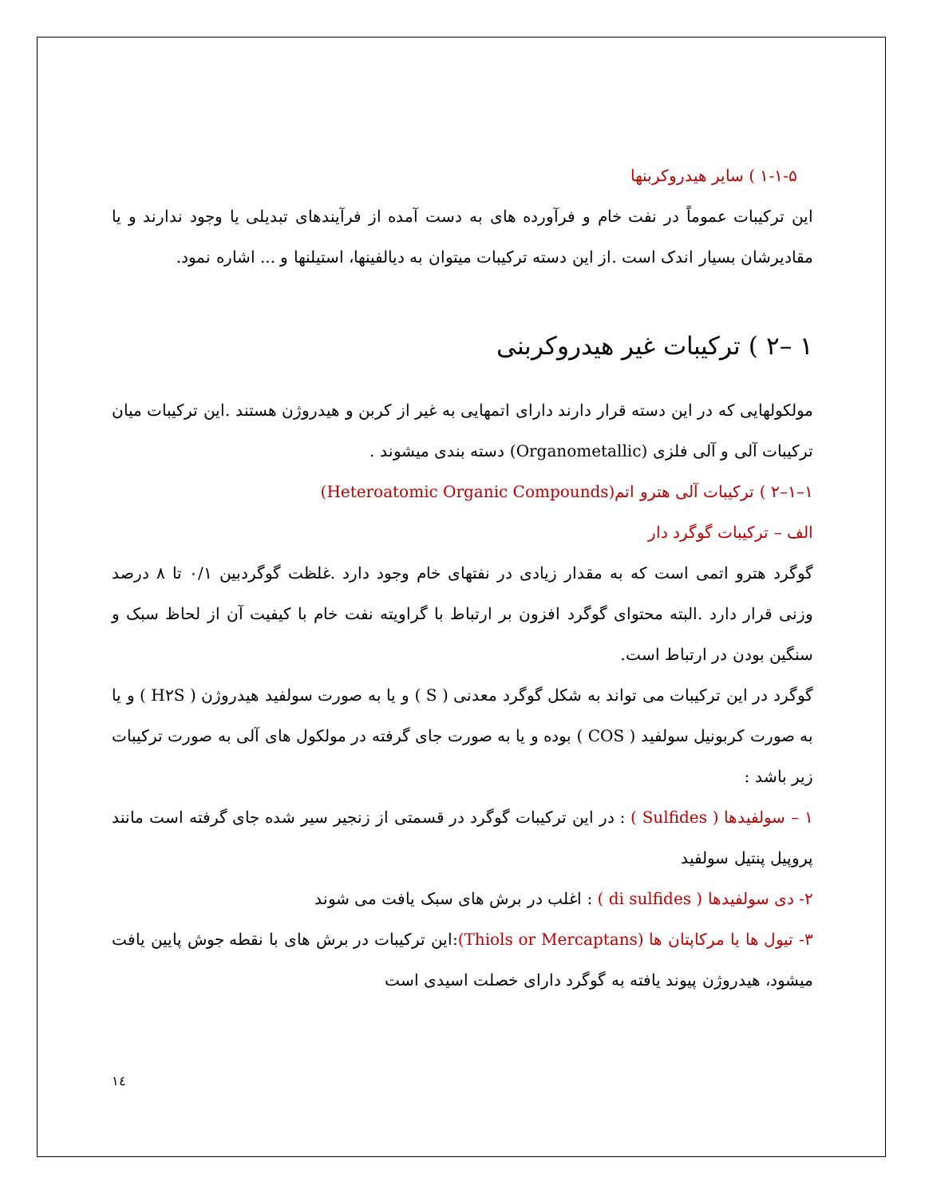۱-۱-۵ ) سایر هیدروکربنها
این ترکیبات عموماً در نفت خام و فرآورده های به دست آمده از فرآیندهای تبدیلی یا وجود ندارند و یا مقادیرشان بسیار اندک است .از این دسته ترکیبات میتوان به دیالفینها، استیلنها و ... اشاره نمود.
۱ –۲ ) ترکیبات غیر هیدروکربنی
مولکولهایی که در این دسته قرار دارند دارای اتمهایی به غیر از کربن و هیدروژن هستند .این ترکیبات میان ترکیبات آلی و آلی فلزی (Organometallic) دسته بندی میشوند .
۱–۱–۲ ) ترکیبات آلی هترو اتم(Heteroatomic Organic Compounds)
الف – ترکیبات گوگرد دار
گوگرد هترو اتمی است که به مقدار زیادی در نفتهای خام وجود دارد .غلظت گوگردبین ۰/۱ تا ۸ درصد وزنی قرار دارد .البته محتوای گوگرد افزون بر ارتباط با گراویته نفت خام با کیفیت آن از لحاظ سبک و سنگین بودن در ارتباط است.
گوگرد در این ترکیبات می تواند به شکل گوگرد معدنی ( S ) و یا به صورت سولفید هیدروژن ( H۲S ) و یا به صورت کربونیل سولفید ( COS ) بوده و یا به صورت جای گرفته در مولکول های آلی به صورت ترکیبات زیر باشد :
۱ – سولفیدها ( Sulfides ) : در این ترکیبات گوگرد در قسمتی از زنجیر سیر شده جای گرفته است مانند پروپیل پنتیل سولفید
۲- دی سولفیدها ( di sulfides ) : اغلب در برش های سبک یافت می شوند
۳- تیول ها یا مرکاپتان ها (Thiols or Mercaptans):این ترکیبات در برش های با نقطه جوش پایین یافت میشود، هیدروژن پیوند یافته به گوگرد دارای خصلت اسیدی است
۱٤